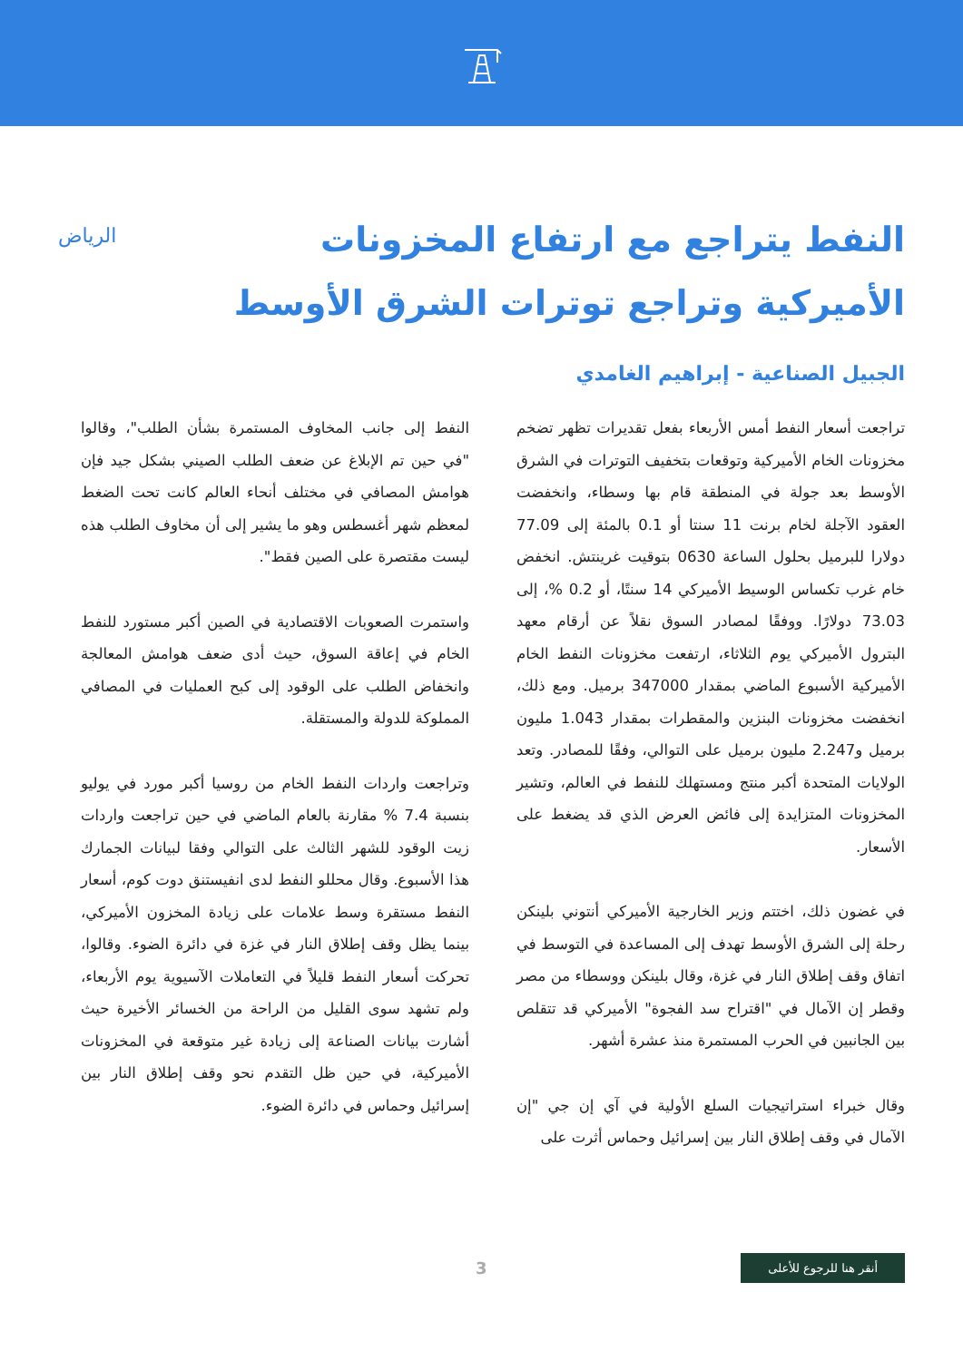النفط يتراجع مع ارتفاع المخزونات الأميركية وتراجع توترات الشرق الأوسط
الرياض
الجبيل الصناعية - إبراهيم الغامدي
تراجعت أسعار النفط أمس الأربعاء بفعل تقديرات تظهر تضخم مخزونات الخام الأميركية وتوقعات بتخفيف التوترات في الشرق الأوسط بعد جولة في المنطقة قام بها وسطاء، وانخفضت العقود الآجلة لخام برنت 11 سنتا أو 0.1 بالمئة إلى 77.09 دولارا للبرميل بحلول الساعة 0630 بتوقيت غرينتش. انخفض خام غرب تكساس الوسيط الأميركي 14 سنتًا، أو 0.2 %، إلى 73.03 دولارًا. ووفقًا لمصادر السوق نقلاً عن أرقام معهد البترول الأميركي يوم الثلاثاء، ارتفعت مخزونات النفط الخام الأميركية الأسبوع الماضي بمقدار 347000 برميل. ومع ذلك، انخفضت مخزونات البنزين والمقطرات بمقدار 1.043 مليون برميل و2.247 مليون برميل على التوالي، وفقًا للمصادر. وتعد الولايات المتحدة أكبر منتج ومستهلك للنفط في العالم، وتشير المخزونات المتزايدة إلى فائض العرض الذي قد يضغط على الأسعار.
في غضون ذلك، اختتم وزير الخارجية الأميركي أنتوني بلينكن رحلة إلى الشرق الأوسط تهدف إلى المساعدة في التوسط في اتفاق وقف إطلاق النار في غزة، وقال بلينكن ووسطاء من مصر وقطر إن الآمال في "اقتراح سد الفجوة" الأميركي قد تتقلص بين الجانبين في الحرب المستمرة منذ عشرة أشهر.
وقال خبراء استراتيجيات السلع الأولية في آي إن جي "إن الآمال في وقف إطلاق النار بين إسرائيل وحماس أثرت على
النفط إلى جانب المخاوف المستمرة بشأن الطلب"، وقالوا "في حين تم الإبلاغ عن ضعف الطلب الصيني بشكل جيد فإن هوامش المصافي في مختلف أنحاء العالم كانت تحت الضغط لمعظم شهر أغسطس وهو ما يشير إلى أن مخاوف الطلب هذه ليست مقتصرة على الصين فقط".
واستمرت الصعوبات الاقتصادية في الصين أكبر مستورد للنفط الخام في إعاقة السوق، حيث أدى ضعف هوامش المعالجة وانخفاض الطلب على الوقود إلى كبح العمليات في المصافي المملوكة للدولة والمستقلة.
وتراجعت واردات النفط الخام من روسيا أكبر مورد في يوليو بنسبة 7.4 % مقارنة بالعام الماضي في حين تراجعت واردات زيت الوقود للشهر الثالث على التوالي وفقا لبيانات الجمارك هذا الأسبوع. وقال محللو النفط لدى انفيستنق دوت كوم، أسعار النفط مستقرة وسط علامات على زيادة المخزون الأميركي، بينما يظل وقف إطلاق النار في غزة في دائرة الضوء. وقالوا، تحركت أسعار النفط قليلاً في التعاملات الآسيوية يوم الأربعاء، ولم تشهد سوى القليل من الراحة من الخسائر الأخيرة حيث أشارت بيانات الصناعة إلى زيادة غير متوقعة في المخزونات الأميركية، في حين ظل التقدم نحو وقف إطلاق النار بين إسرائيل وحماس في دائرة الضوء.
أنقر هنا للرجوع للأعلى
3